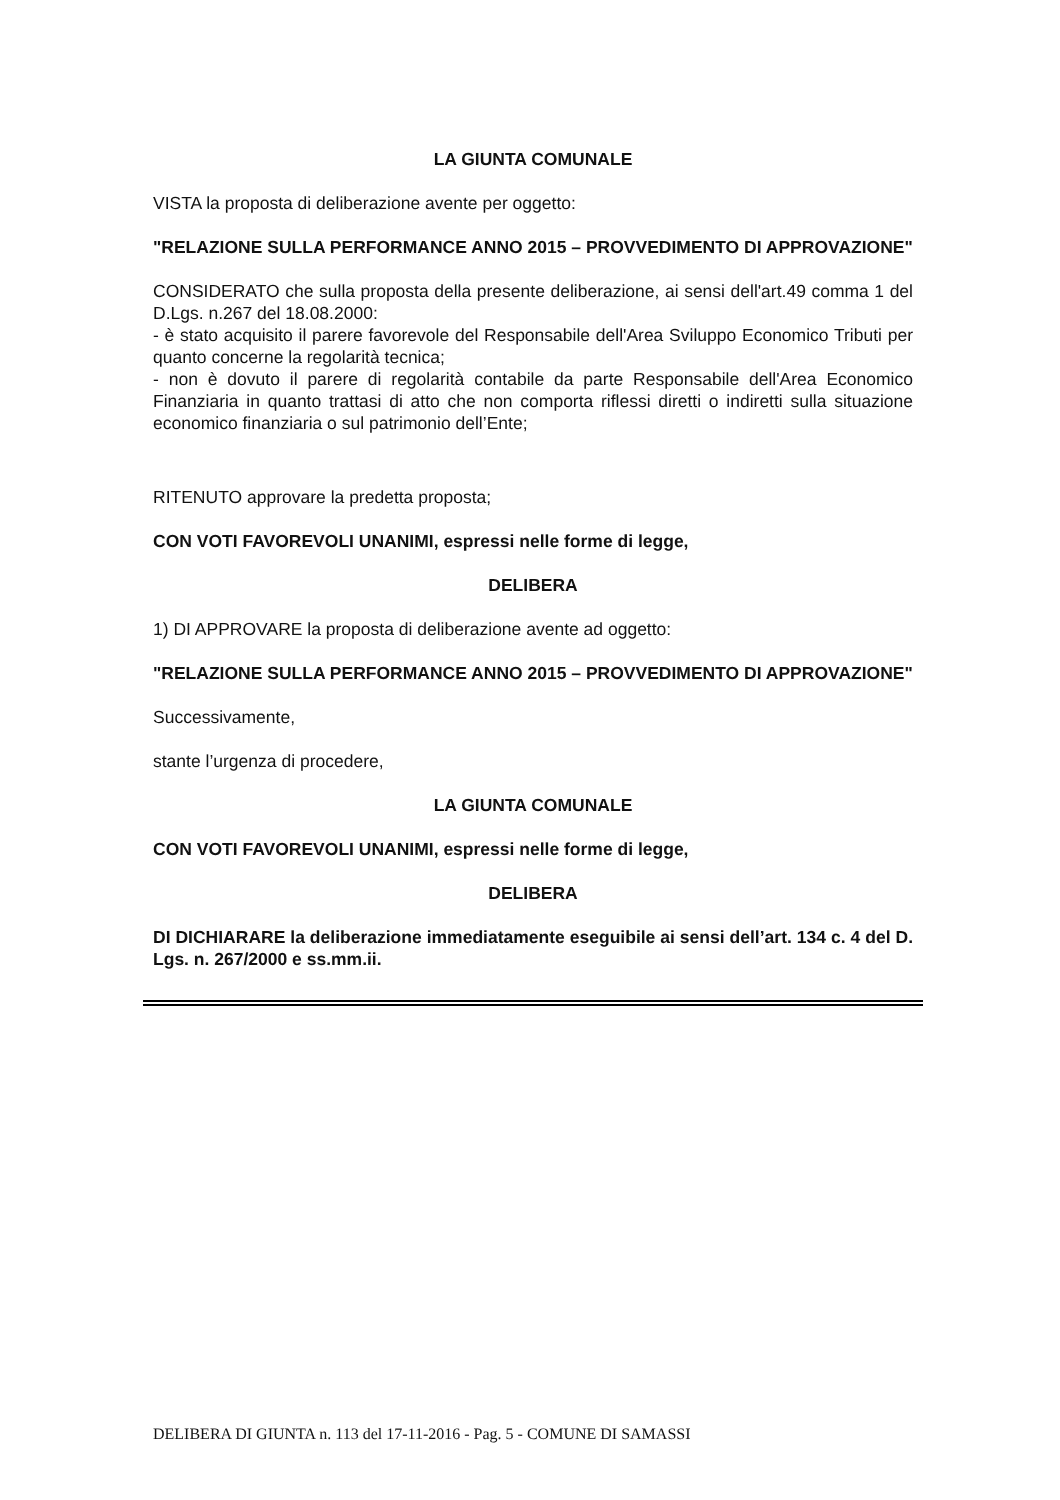LA GIUNTA COMUNALE
VISTA la proposta di deliberazione avente per oggetto:
"RELAZIONE SULLA PERFORMANCE ANNO 2015 – PROVVEDIMENTO DI APPROVAZIONE"
CONSIDERATO che sulla proposta della presente deliberazione, ai sensi dell'art.49 comma 1 del D.Lgs. n.267 del 18.08.2000:
- è stato acquisito il parere favorevole del Responsabile dell'Area Sviluppo Economico Tributi per quanto concerne la regolarità tecnica;
- non è dovuto il parere di regolarità contabile da parte Responsabile dell'Area Economico Finanziaria in quanto trattasi di atto che non comporta riflessi diretti o indiretti sulla situazione economico finanziaria o sul patrimonio dell’Ente;
RITENUTO approvare la predetta proposta;
CON VOTI FAVOREVOLI UNANIMI, espressi nelle forme di legge,
DELIBERA
1) DI APPROVARE la proposta di deliberazione avente ad oggetto:
"RELAZIONE SULLA PERFORMANCE ANNO 2015 – PROVVEDIMENTO DI APPROVAZIONE"
Successivamente,
stante l’urgenza di procedere,
LA GIUNTA COMUNALE
CON VOTI FAVOREVOLI UNANIMI, espressi nelle forme di legge,
DELIBERA
DI DICHIARARE la deliberazione immediatamente eseguibile ai sensi dell’art. 134 c. 4 del D. Lgs. n. 267/2000 e ss.mm.ii.
DELIBERA DI GIUNTA n. 113 del 17-11-2016 - Pag. 5 - COMUNE DI SAMASSI